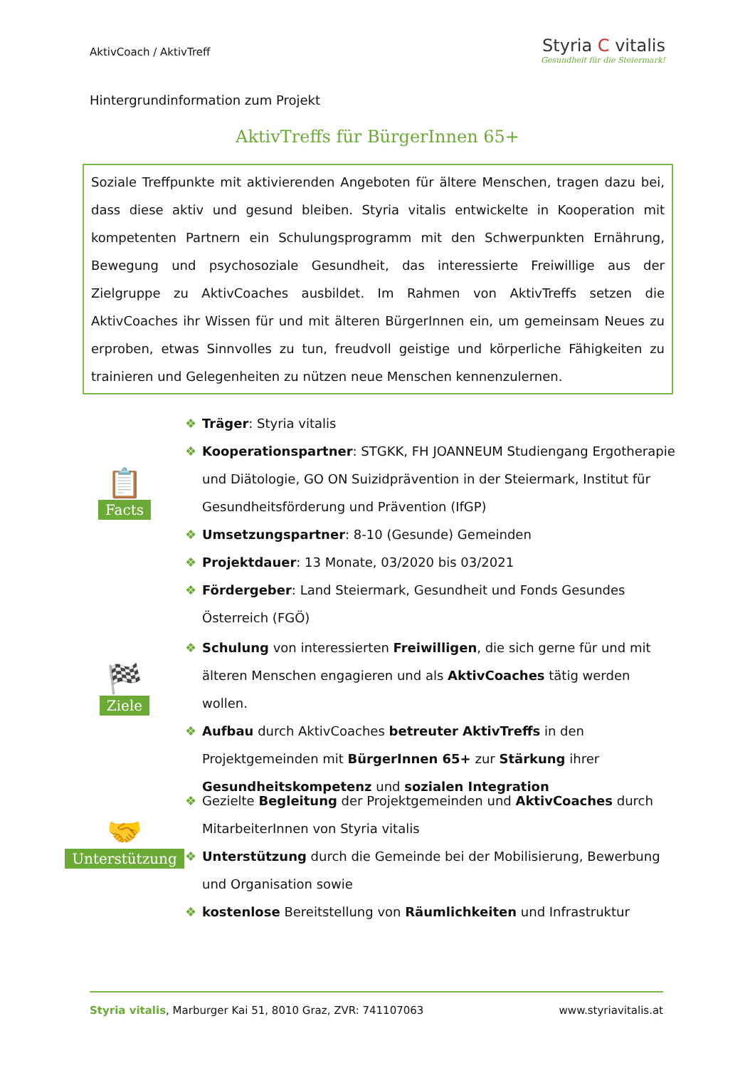AktivCoach / AktivTreff
Styria C vitalis
Gesundheit für die Steiermark!
Hintergrundinformation zum Projekt
AktivTreffs für BürgerInnen 65+
Soziale Treffpunkte mit aktivierenden Angeboten für ältere Menschen, tragen dazu bei, dass diese aktiv und gesund bleiben. Styria vitalis entwickelte in Kooperation mit kompetenten Partnern ein Schulungsprogramm mit den Schwerpunkten Ernährung, Bewegung und psychosoziale Gesundheit, das interessierte Freiwillige aus der Zielgruppe zu AktivCoaches ausbildet. Im Rahmen von AktivTreffs setzen die AktivCoaches ihr Wissen für und mit älteren BürgerInnen ein, um gemeinsam Neues zu erproben, etwas Sinnvolles zu tun, freudvoll geistige und körperliche Fähigkeiten zu trainieren und Gelegenheiten zu nützen neue Menschen kennenzulernen.
📋
Facts
❖ Träger: Styria vitalis
❖ Kooperationspartner: STGKK, FH JOANNEUM Studiengang Ergotherapie und Diätologie, GO ON Suizidprävention in der Steiermark, Institut für Gesundheitsförderung und Prävention (IfGP)
❖ Umsetzungspartner: 8-10 (Gesunde) Gemeinden
❖ Projektdauer: 13 Monate, 03/2020 bis 03/2021
❖ Fördergeber: Land Steiermark, Gesundheit und Fonds Gesundes Österreich (FGÖ)
🏁
Ziele
❖ Schulung von interessierten Freiwilligen, die sich gerne für und mit älteren Menschen engagieren und als AktivCoaches tätig werden wollen.
❖ Aufbau durch AktivCoaches betreuter AktivTreffs in den Projektgemeinden mit BürgerInnen 65+ zur Stärkung ihrer Gesundheitskompetenz und sozialen Integration
🤝
Unterstützung
❖ Gezielte Begleitung der Projektgemeinden und AktivCoaches durch MitarbeiterInnen von Styria vitalis
❖ Unterstützung durch die Gemeinde bei der Mobilisierung, Bewerbung und Organisation sowie
❖ kostenlose Bereitstellung von Räumlichkeiten und Infrastruktur
Styria vitalis, Marburger Kai 51, 8010 Graz, ZVR: 741107063 www.styriavitalis.at